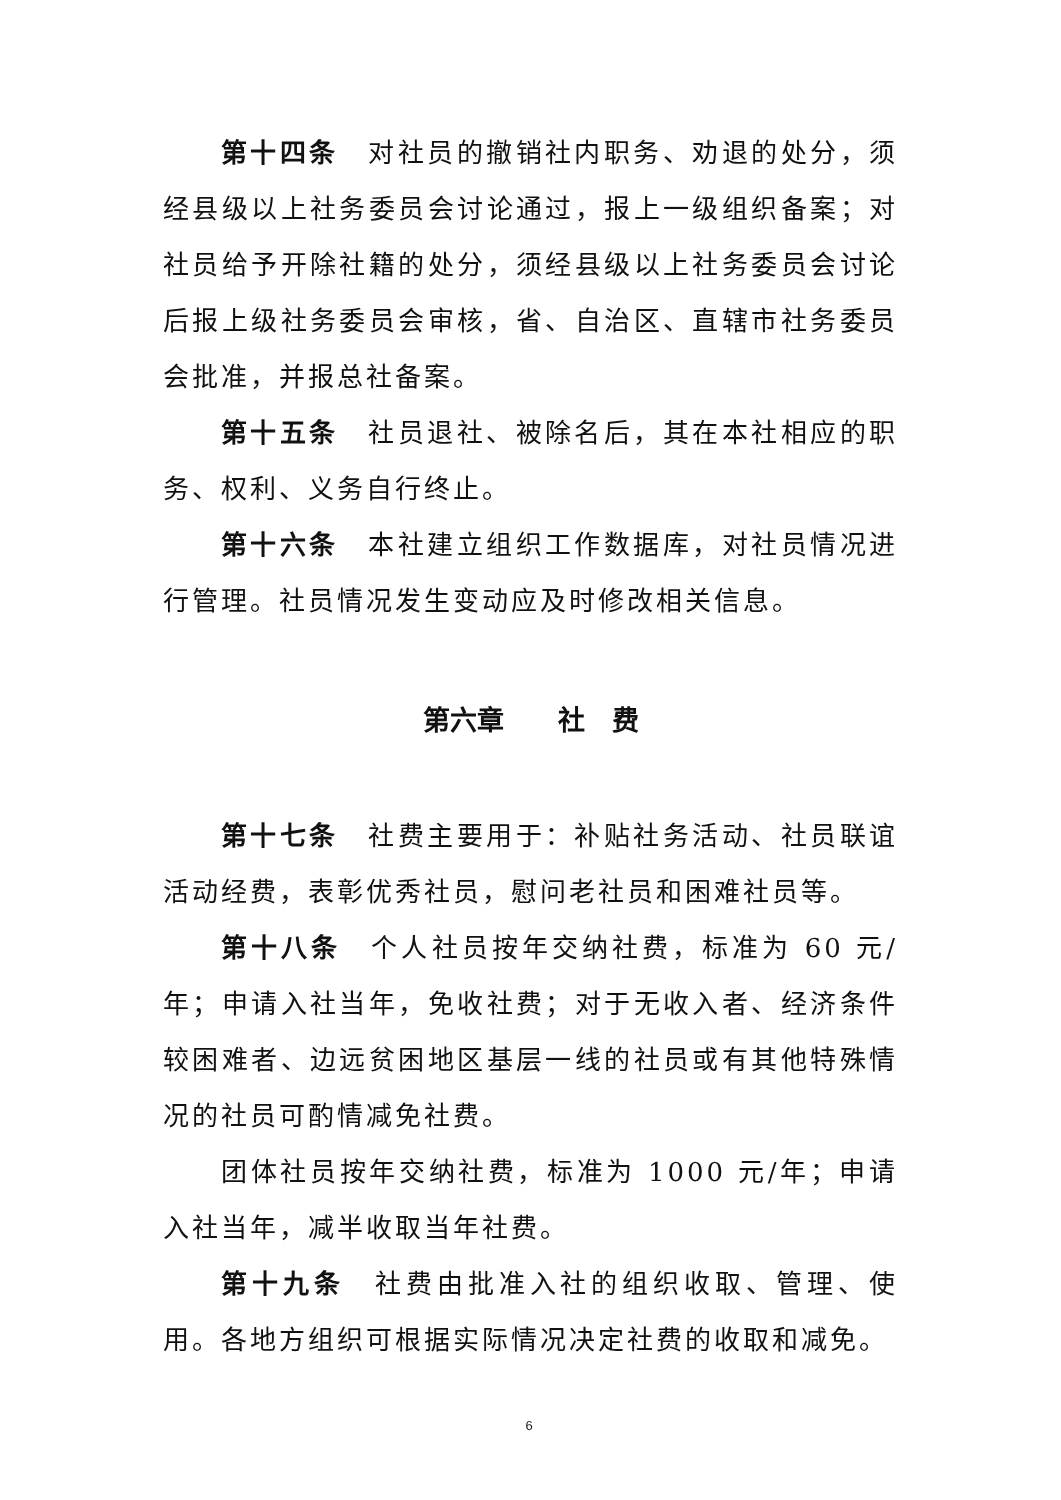第十四条　对社员的撤销社内职务、劝退的处分，须经县级以上社务委员会讨论通过，报上一级组织备案；对社员给予开除社籍的处分，须经县级以上社务委员会讨论后报上级社务委员会审核，省、自治区、直辖市社务委员会批准，并报总社备案。
第十五条　社员退社、被除名后，其在本社相应的职务、权利、义务自行终止。
第十六条　本社建立组织工作数据库，对社员情况进行管理。社员情况发生变动应及时修改相关信息。
第六章　　社　费
第十七条　社费主要用于：补贴社务活动、社员联谊活动经费，表彰优秀社员，慰问老社员和困难社员等。
第十八条　个人社员按年交纳社费，标准为 60 元/年；申请入社当年，免收社费；对于无收入者、经济条件较困难者、边远贫困地区基层一线的社员或有其他特殊情况的社员可酌情减免社费。
团体社员按年交纳社费，标准为 1000 元/年；申请入社当年，减半收取当年社费。
第十九条　社费由批准入社的组织收取、管理、使用。各地方组织可根据实际情况决定社费的收取和减免。
6